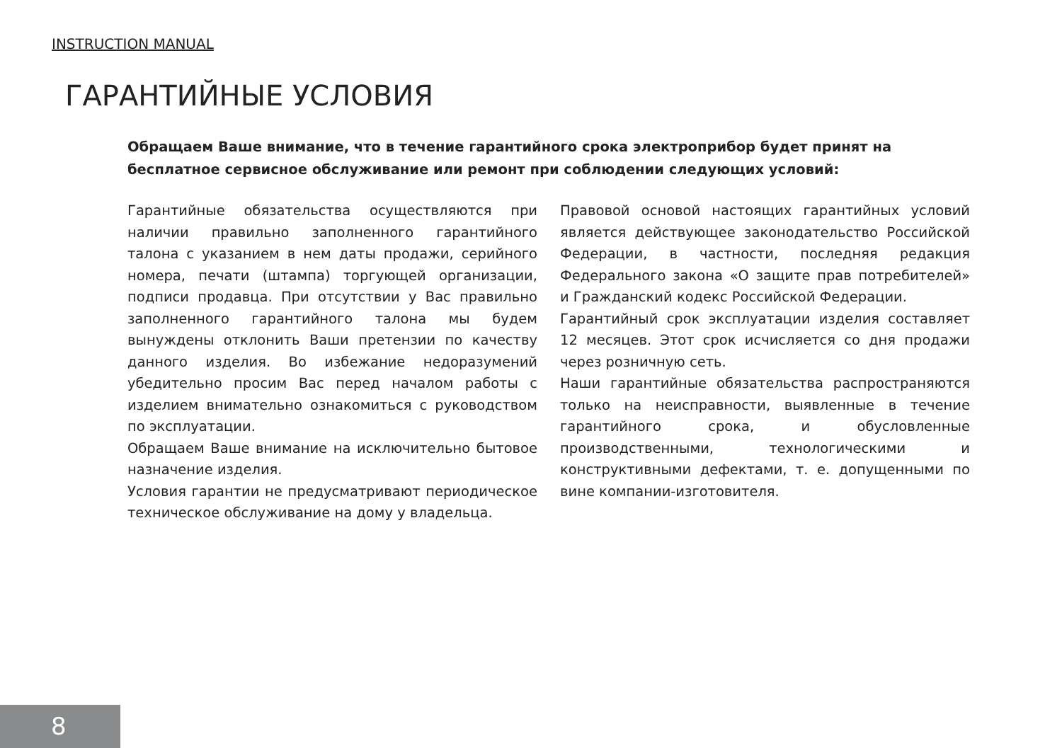INSTRUCTION MANUAL
ГАРАНТИЙНЫЕ УСЛОВИЯ
Обращаем Ваше внимание, что в течение гарантийного срока электроприбор будет принят на бесплатное сервисное обслуживание или ремонт при соблюдении следующих условий:
Гарантийные обязательства осуществляются при наличии правильно заполненного гарантийного талона с указанием в нем даты продажи, серийного номера, печати (штампа) торгующей организации, подписи продавца. При отсутствии у Вас правильно заполненного гарантийного талона мы будем вынуждены отклонить Ваши претензии по качеству данного изделия. Во избежание недоразумений убедительно просим Вас перед началом работы с изделием внимательно ознакомиться с руководством по эксплуатации.
Обращаем Ваше внимание на исключительно бытовое назначение изделия.
Условия гарантии не предусматривают периодическое техническое обслуживание на дому у владельца.
Правовой основой настоящих гарантийных условий является действующее законодательство Российской Федерации, в частности, последняя редакция Федерального закона «О защите прав потребителей» и Гражданский кодекс Российской Федерации.
Гарантийный срок эксплуатации изделия составляет 12 месяцев. Этот срок исчисляется со дня продажи через розничную сеть.
Наши гарантийные обязательства распространяются только на неисправности, выявленные в течение гарантийного срока, и обусловленные производственными, технологическими и конструктивными дефектами, т. е. допущенными по вине компании-изготовителя.
8